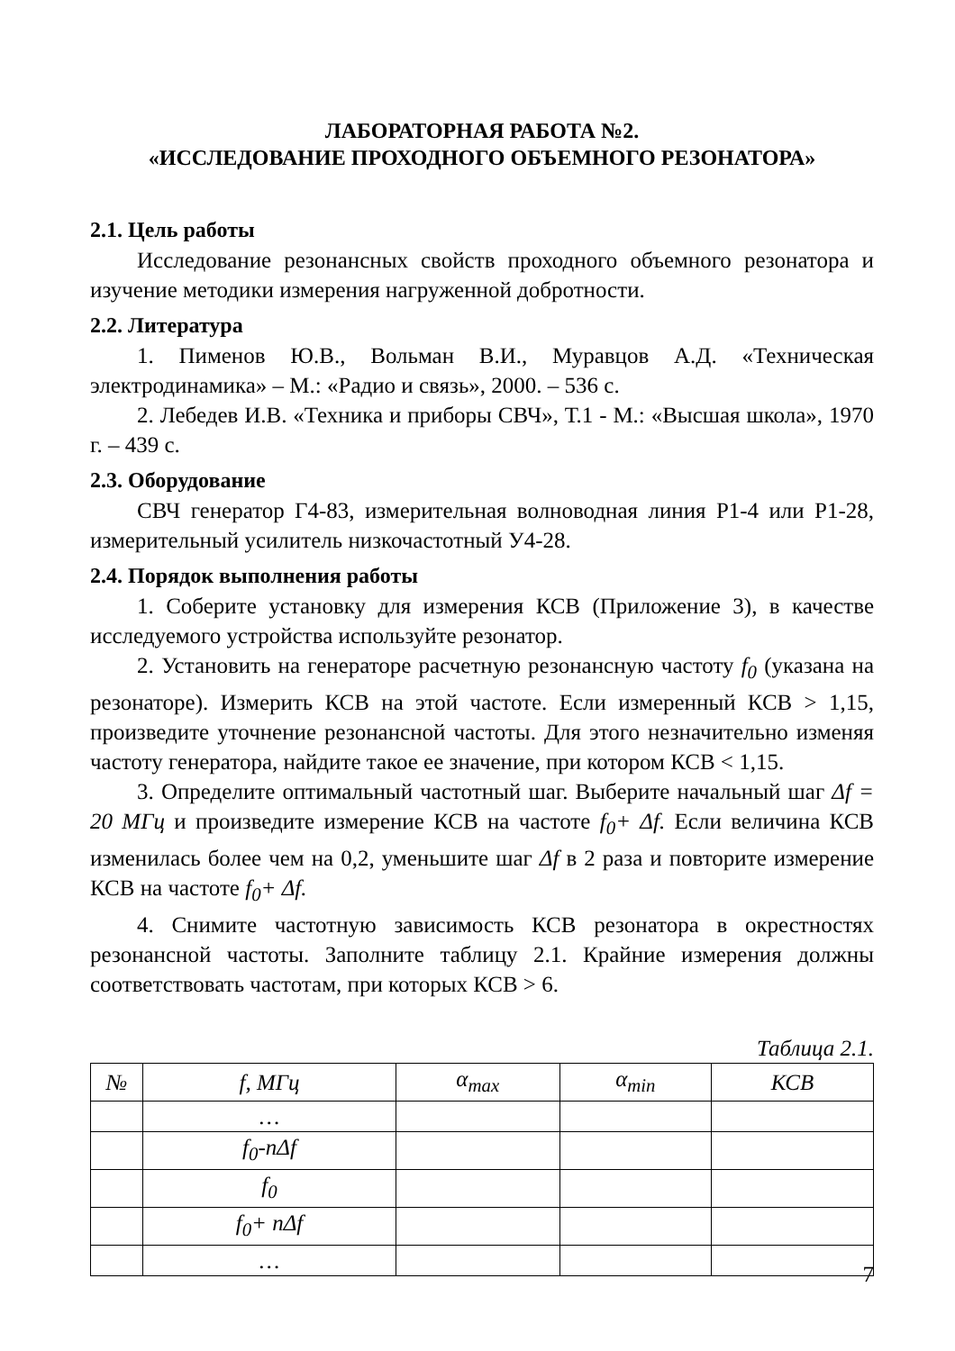ЛАБОРАТОРНАЯ РАБОТА №2.
«ИССЛЕДОВАНИЕ ПРОХОДНОГО ОБЪЕМНОГО РЕЗОНАТОРА»
2.1. Цель работы
Исследование резонансных свойств проходного объемного резонатора и изучение методики измерения нагруженной добротности.
2.2. Литература
1. Пименов Ю.В., Вольман В.И., Муравцов А.Д. «Техническая электродинамика» – М.: «Радио и связь», 2000. – 536 с.
2. Лебедев И.В. «Техника и приборы СВЧ», Т.1 - М.: «Высшая школа», 1970 г. – 439 с.
2.3. Оборудование
СВЧ генератор Г4-83, измерительная волноводная линия Р1-4 или Р1-28, измерительный усилитель низкочастотный У4-28.
2.4. Порядок выполнения работы
1. Соберите установку для измерения КСВ (Приложение 3), в качестве исследуемого устройства используйте резонатор.
2. Установить на генераторе расчетную резонансную частоту f<sub>0</sub> (указана на резонаторе). Измерить КСВ на этой частоте. Если измеренный КСВ > 1,15, произведите уточнение резонансной частоты. Для этого незначительно изменяя частоту генератора, найдите такое ее значение, при котором КСВ < 1,15.
3. Определите оптимальный частотный шаг. Выберите начальный шаг Δf = 20 МГц и произведите измерение КСВ на частоте f<sub>0</sub>+ Δf. Если величина КСВ изменилась более чем на 0,2, уменьшите шаг Δf в 2 раза и повторите измерение КСВ на частоте f<sub>0</sub>+ Δf.
4. Снимите частотную зависимость КСВ резонатора в окрестностях резонансной частоты. Заполните таблицу 2.1. Крайние измерения должны соответствовать частотам, при которых КСВ > 6.
Таблица 2.1.
| № | f, МГц | α<sub>max</sub> | α<sub>min</sub> | КСВ |
| --- | --- | --- | --- | --- |
| | … | | | |
| | f<sub>0</sub>-nΔf | | | |
| | f<sub>0</sub> | | | |
| | f<sub>0</sub>+ nΔf | | | |
| | … | | | |
7